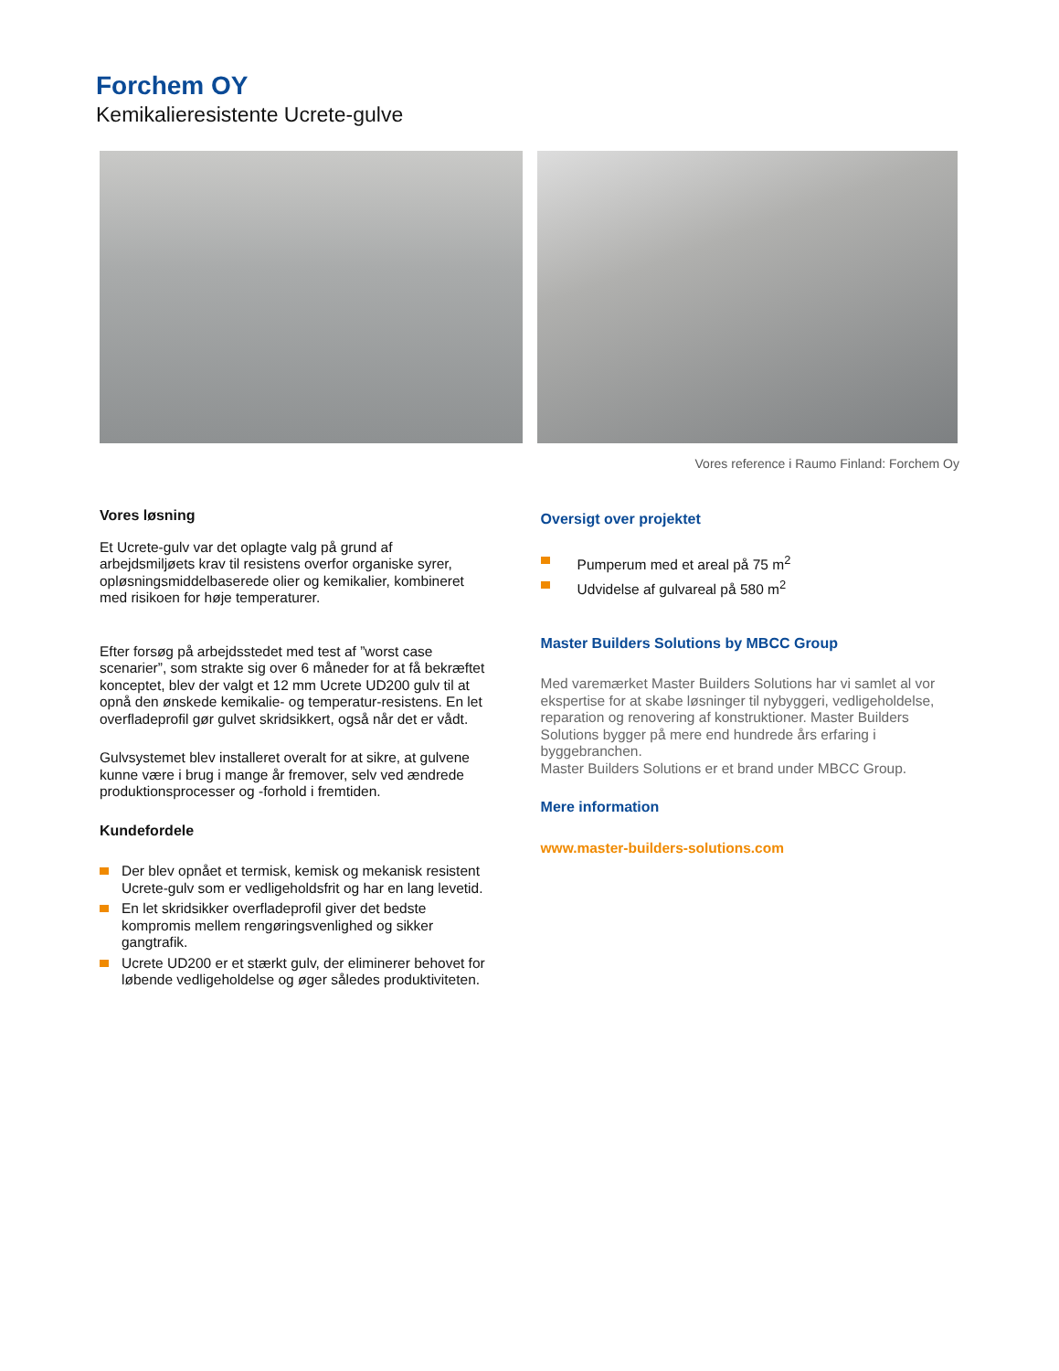Forchem OY
Kemikalieresistente Ucrete-gulve
Vores reference i Raumo Finland: Forchem Oy
Vores løsning
Et Ucrete-gulv var det oplagte valg på grund af arbejdsmiljøets krav til resistens overfor organiske syrer, opløsningsmiddelbaserede olier og kemikalier, kombineret med risikoen for høje temperaturer.
Efter forsøg på arbejdsstedet med test af ”worst case scenarier”, som strakte sig over 6 måneder for at få bekræftet konceptet, blev der valgt et 12 mm Ucrete UD200 gulv til at opnå den ønskede kemikalie- og temperatur-resistens. En let overfladeprofil gør gulvet skridsikkert, også når det er vådt.
Gulvsystemet blev installeret overalt for at sikre, at gulvene kunne være i brug i mange år fremover, selv ved ændrede produktionsprocesser og -forhold i fremtiden.
Kundefordele
Der blev opnået et termisk, kemisk og mekanisk resistent Ucrete-gulv som er vedligeholdsfrit og har en lang levetid.
En let skridsikker overfladeprofil giver det bedste kompromis mellem rengøringsvenlighed og sikker gangtrafik.
Ucrete UD200 er et stærkt gulv, der eliminerer behovet for løbende vedligeholdelse og øger således produktiviteten.
Oversigt over projektet
Pumperum med et areal på 75 m<sup>2</sup>
Udvidelse af gulvareal på 580 m<sup>2</sup>
Master Builders Solutions by MBCC Group
Med varemærket Master Builders Solutions har vi samlet al vor ekspertise for at skabe løsninger til nybyggeri, vedligeholdelse, reparation og renovering af konstruktioner. Master Builders Solutions bygger på mere end hundrede års erfaring i byggebranchen.
Master Builders Solutions er et brand under MBCC Group.
Mere information
www.master-builders-solutions.com